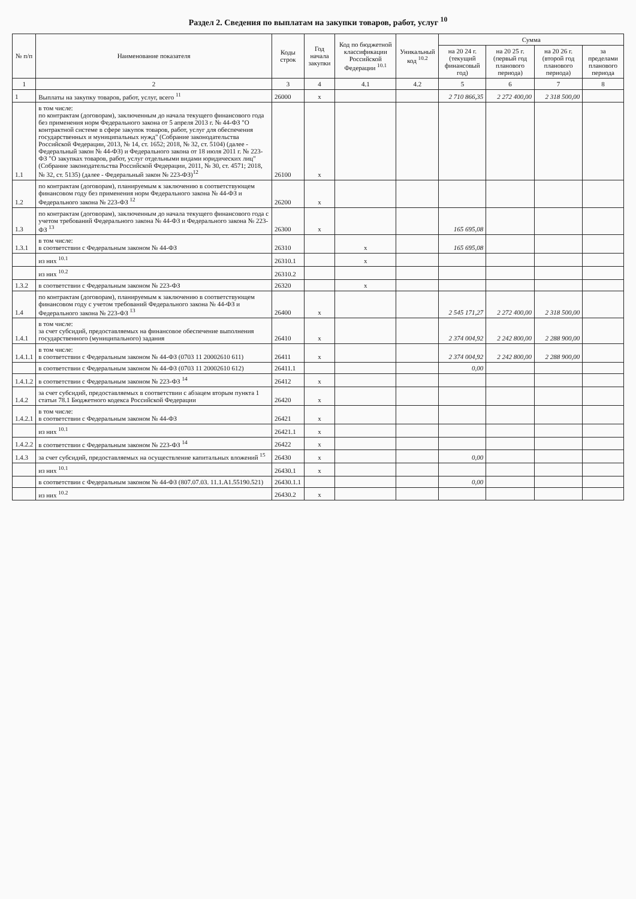Раздел 2. Сведения по выплатам на закупки товаров, работ, услуг <sup>10</sup>
| № п/п | Наименование показателя | Коды строк | Год начала закупки | Код по бюджетной классификации Российской Федерации <sup>10.1</sup> | Уникальный код <sup>10.2</sup> | Сумма | | | |
| --- | --- | --- | --- | --- | --- | --- | --- | --- | --- |
| | | | | | | на 20 24 г. (текущий финансовый год) | на 20 25 г. (первый год планового периода) | на 20 26 г. (второй год планового периода) | за пределами планового периода |
| 1 | 2 | 3 | 4 | 4.1 | 4.2 | 5 | 6 | 7 | 8 |
| 1 | Выплаты на закупку товаров, работ, услуг, всего <sup>11</sup> | 26000 | x | | | 2 710 866,35 | 2 272 400,00 | 2 318 500,00 | |
| 1.1 | в том числе: по контрактам (договорам), заключенным до начала текущего финансового года без применения норм Федерального закона от 5 апреля 2013 г. № 44-ФЗ "О контрактной системе в сфере закупок товаров, работ, услуг для обеспечения государственных и муниципальных нужд" (Собрание законодательства Российской Федерации, 2013, № 14, ст. 1652; 2018, № 32, ст. 5104) (далее - Федеральный закон № 44-ФЗ) и Федерального закона от 18 июля 2011 г. № 223-ФЗ "О закупках товаров, работ, услуг отдельными видами юридических лиц" (Собрание законодательства Российской Федерации, 2011, № 30, ст. 4571; 2018, № 32, ст. 5135) (далее - Федеральный закон № 223-ФЗ)<sup>12</sup> | 26100 | x | | | | | | |
| 1.2 | по контрактам (договорам), планируемым к заключению в соответствующем финансовом году без применения норм Федерального закона № 44-ФЗ и Федерального закона № 223-ФЗ <sup>12</sup> | 26200 | x | | | | | | |
| 1.3 | по контрактам (договорам), заключенным до начала текущего финансового года с учетом требований Федерального закона № 44-ФЗ и Федерального закона № 223-ФЗ <sup>13</sup> | 26300 | x | | | 165 695,08 | | | |
| 1.3.1 | в том числе: в соответствии с Федеральным законом № 44-ФЗ | 26310 | | x | | 165 695,08 | | | |
| | из них <sup>10.1</sup> | 26310.1 | | x | | | | | |
| | из них <sup>10.2</sup> | 26310.2 | | | | | | | |
| 1.3.2 | в соответствии с Федеральным законом № 223-ФЗ | 26320 | | x | | | | | |
| 1.4 | по контрактам (договорам), планируемым к заключению в соответствующем финансовом году с учетом требований Федерального закона № 44-ФЗ и Федерального закона № 223-ФЗ <sup>13</sup> | 26400 | x | | | 2 545 171,27 | 2 272 400,00 | 2 318 500,00 | |
| 1.4.1 | в том числе: за счет субсидий, предоставляемых на финансовое обеспечение выполнения государственного (муниципального) задания | 26410 | x | | | 2 374 004,92 | 2 242 800,00 | 2 288 900,00 | |
| 1.4.1.1 | в том числе: в соответствии с Федеральным законом № 44-ФЗ (0703 11 20002610 611) | 26411 | x | | | 2 374 004,92 | 2 242 800,00 | 2 288 900,00 | |
| | в соответствии с Федеральным законом № 44-ФЗ (0703 11 20002610 612) | 26411.1 | | | | 0,00 | | | |
| 1.4.1.2 | в соответствии с Федеральным законом № 223-ФЗ <sup>14</sup> | 26412 | x | | | | | | |
| 1.4.2 | за счет субсидий, предоставляемых в соответствии с абзацем вторым пункта 1 статьи 78.1 Бюджетного кодекса Российской Федерации | 26420 | x | | | | | | |
| 1.4.2.1 | в том числе: в соответствии с Федеральным законом № 44-ФЗ | 26421 | x | | | | | | |
| | из них <sup>10.1</sup> | 26421.1 | x | | | | | | |
| 1.4.2.2 | в соответствии с Федеральным законом № 223-ФЗ <sup>14</sup> | 26422 | x | | | | | | |
| 1.4.3 | за счет субсидий, предоставляемых на осуществление капитальных вложений <sup>15</sup> | 26430 | x | | | 0,00 | | | |
| | из них <sup>10.1</sup> | 26430.1 | x | | | | | | |
| | в соответствии с Федеральным законом № 44-ФЗ (807.07.03. 11.1.А1.55190.521) | 26430.1.1 | | | | 0,00 | | | |
| | из них <sup>10.2</sup> | 26430.2 | x | | | | | | |